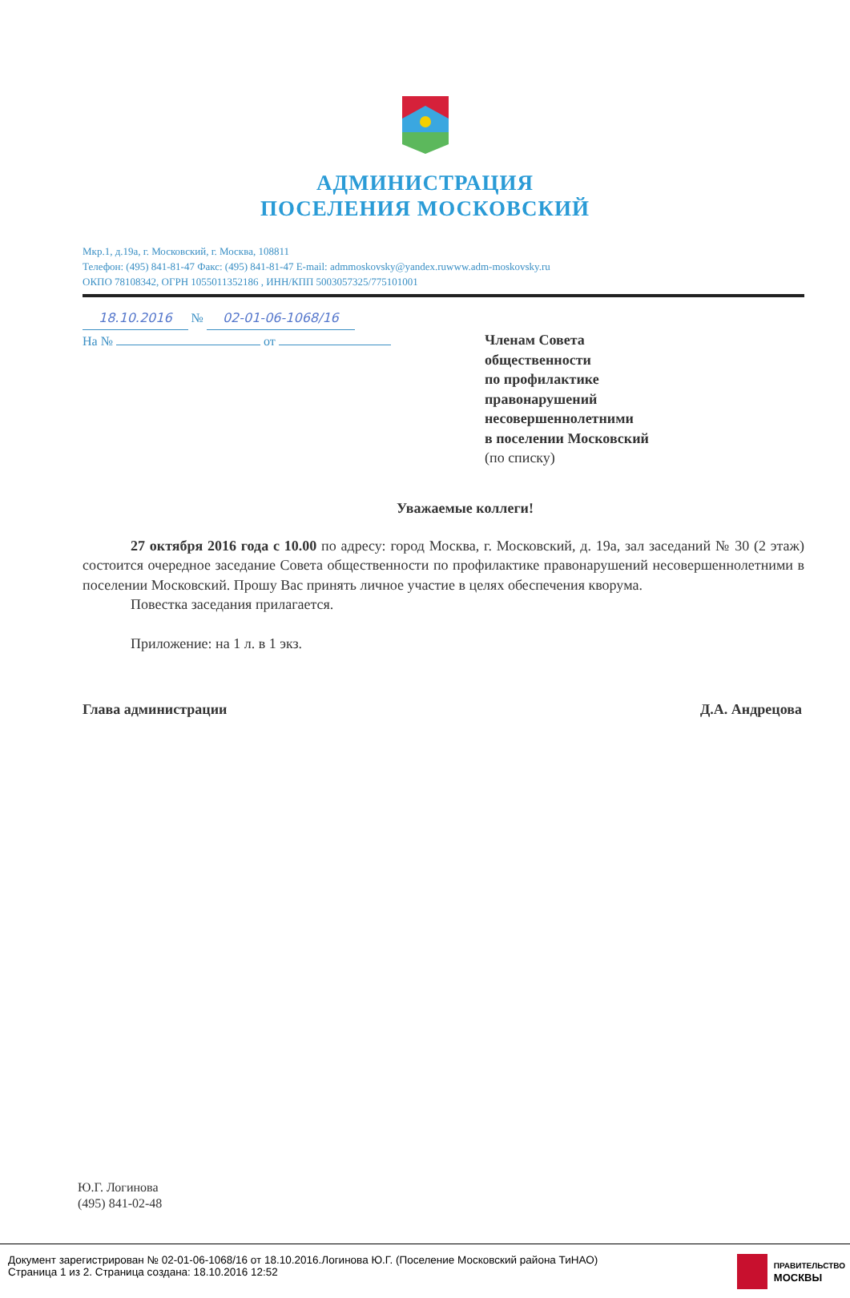АДМИНИСТРАЦИЯ
ПОСЕЛЕНИЯ МОСКОВСКИЙ
Мкр.1, д.19а, г. Московский, г. Москва, 108811
Телефон: (495) 841-81-47 Факс: (495) 841-81-47 E-mail: admmoskovsky@yandex.ruwww.adm-moskovsky.ru
ОКПО 78108342, ОГРН 1055011352186 , ИНН/КПП 5003057325/775101001
18.10.2016 № 02-01-06-1068/16
На № от
Членам Совета
общественности
по профилактике
правонарушений
несовершеннолетними
в поселении Московский
(по списку)
Уважаемые коллеги!
27 октября 2016 года с 10.00 по адресу: город Москва, г. Московский, д. 19а, зал заседаний № 30 (2 этаж) состоится очередное заседание Совета общественности по профилактике правонарушений несовершеннолетними в поселении Московский. Прошу Вас принять личное участие в целях обеспечения кворума.
Повестка заседания прилагается.
Приложение: на 1 л. в 1 экз.
Глава администрации Д.А. Андрецова
Ю.Г. Логинова
(495) 841-02-48
Документ зарегистрирован № 02-01-06-1068/16 от 18.10.2016.Логинова Ю.Г. (Поселение Московский района ТиНАО)
Страница 1 из 2. Страница создана: 18.10.2016 12:52
ПРАВИТЕЛЬСТВО
МОСКВЫ